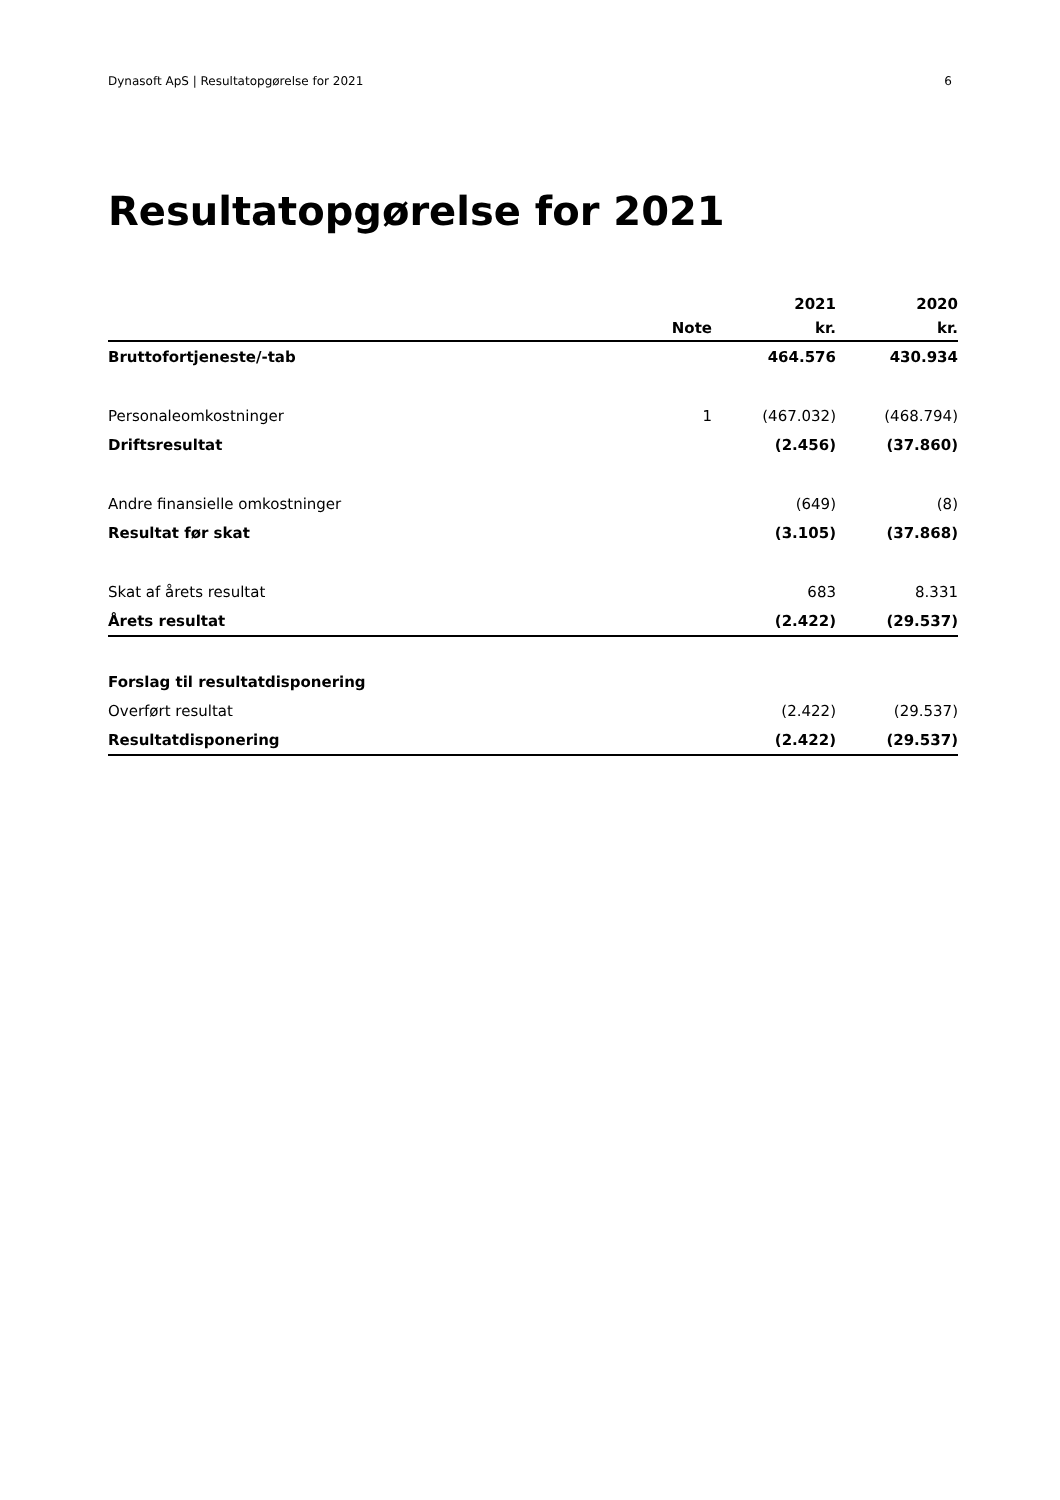Dynasoft ApS | Resultatopgørelse for 2021 6
Resultatopgørelse for 2021
| | | 2021 | 2020 |
| --- | --- | --- | --- |
| | Note | kr. | kr. |
| Bruttofortjeneste/-tab | | 464.576 | 430.934 |
| Personaleomkostninger | 1 | (467.032) | (468.794) |
| Driftsresultat | | (2.456) | (37.860) |
| Andre finansielle omkostninger | | (649) | (8) |
| Resultat før skat | | (3.105) | (37.868) |
| Skat af årets resultat | | 683 | 8.331 |
| Årets resultat | | (2.422) | (29.537) |
| Forslag til resultatdisponering | | | |
| Overført resultat | | (2.422) | (29.537) |
| Resultatdisponering | | (2.422) | (29.537) |